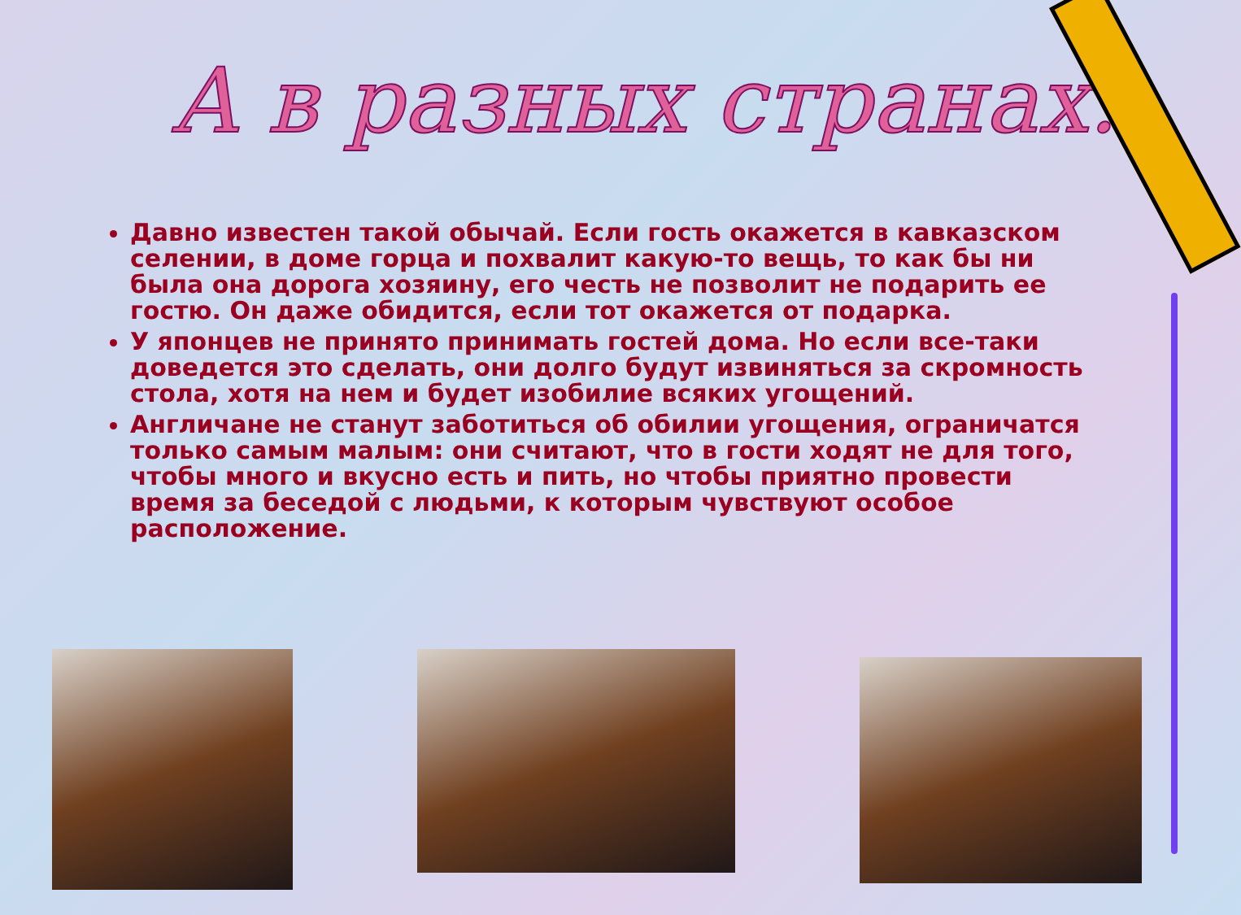А в разных странах...
Давно известен такой обычай. Если гость окажется в кавказском селении, в доме горца и похвалит какую-то вещь, то как бы ни была она дорога хозяину, его честь не позволит не подарить ее гостю. Он даже обидится, если тот окажется от подарка.
У японцев не принято принимать гостей дома. Но если все-таки доведется это сделать, они долго будут извиняться за скромность стола, хотя на нем и будет изобилие всяких угощений.
Англичане не станут заботиться об обилии угощения, ограничатся только самым малым: они считают, что в гости ходят не для того, чтобы много и вкусно есть и пить, но чтобы приятно провести время за беседой с людьми, к которым чувствуют особое расположение.